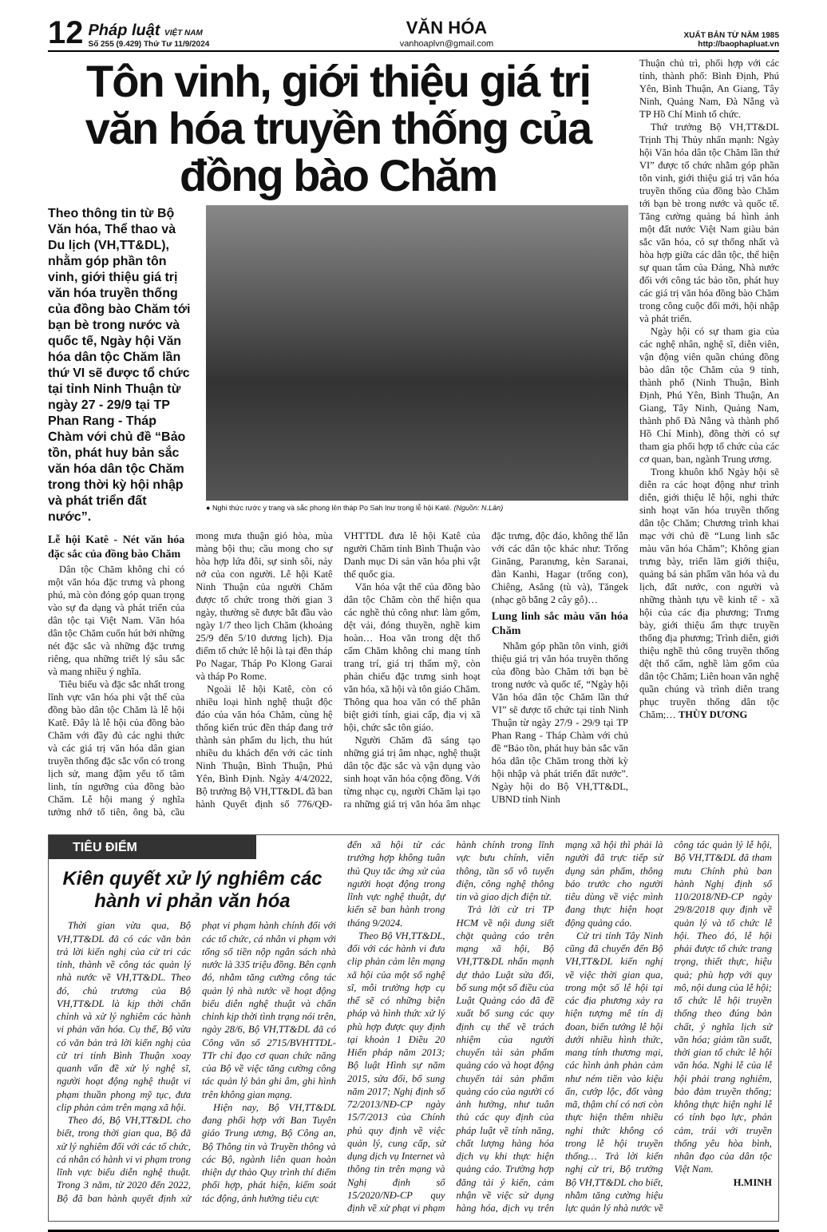12
Pháp luật VIỆT NAM
Số 255 (9.429) Thứ Tư 11/9/2024
VĂN HÓA
vanhoaplvn@gmail.com
XUẤT BẢN TỪ NĂM 1985
http://baophapluat.vn
Tôn vinh, giới thiệu giá trị văn hóa truyền thống của đồng bào Chăm
Theo thông tin từ Bộ Văn hóa, Thể thao và Du lịch (VH,TT&DL), nhằm góp phần tôn vinh, giới thiệu giá trị văn hóa truyền thống của đồng bào Chăm tới bạn bè trong nước và quốc tế, Ngày hội Văn hóa dân tộc Chăm lần thứ VI sẽ được tổ chức tại tỉnh Ninh Thuận từ ngày 27 - 29/9 tại TP Phan Rang - Tháp Chàm với chủ đề “Bảo tồn, phát huy bản sắc văn hóa dân tộc Chăm trong thời kỳ hội nhập và phát triển đất nước”.
● Nghi thức rước y trang và sắc phong lên tháp Po Sah Inư trong lễ hội Katê. (Nguồn: N.Lân)
Lễ hội Katê - Nét văn hóa đặc sắc của đồng bào Chăm
Dân tộc Chăm không chỉ có một văn hóa đặc trưng và phong phú, mà còn đóng góp quan trọng vào sự đa dạng và phát triển của dân tộc tại Việt Nam. Văn hóa dân tộc Chăm cuốn hút bởi những nét đặc sắc và những đặc trưng riêng, qua những triết lý sâu sắc và mang nhiều ý nghĩa.
Tiêu biểu và đặc sắc nhất trong lĩnh vực văn hóa phi vật thể của đồng bào dân tộc Chăm là lễ hội Katê. Đây là lễ hội của đồng bào Chăm với đầy đủ các nghi thức và các giá trị văn hóa dân gian truyền thống đặc sắc vốn có trong lịch sử, mang đậm yếu tố tâm linh, tín ngưỡng của đồng bào Chăm. Lễ hội mang ý nghĩa tưởng nhớ tổ tiên, ông bà, cầu mong mưa thuận gió hòa, mùa màng bội thu; cầu mong cho sự hòa hợp lứa đôi, sự sinh sôi, nảy nở của con người. Lễ hội Katê Ninh Thuận của người Chăm được tổ chức trong thời gian 3 ngày, thường sẽ được bắt đầu vào ngày 1/7 theo lịch Chăm (khoảng 25/9 đến 5/10 dương lịch). Địa điểm tổ chức lễ hội là tại đền tháp Po Nagar, Tháp Po Klong Garai và tháp Po Rome.
Ngoài lễ hội Katê, còn có nhiều loại hình nghệ thuật độc đáo của văn hóa Chăm, cùng hệ thống kiến trúc đền tháp đang trở thành sản phẩm du lịch, thu hút nhiều du khách đến với các tỉnh Ninh Thuận, Bình Thuận, Phú Yên, Bình Định. Ngày 4/4/2022, Bộ trưởng Bộ VH,TT&DL đã ban hành Quyết định số 776/QĐ-VHTTDL đưa lễ hội Katê của người Chăm tỉnh Bình Thuận vào Danh mục Di sản văn hóa phi vật thể quốc gia.
Văn hóa vật thể của đồng bào dân tộc Chăm còn thể hiện qua các nghề thủ công như: làm gốm, dệt vải, đóng thuyền, nghề kim hoàn… Hoa văn trong dệt thổ cẩm Chăm không chỉ mang tính trang trí, giá trị thẩm mỹ, còn phản chiếu đặc trưng sinh hoạt văn hóa, xã hội và tôn giáo Chăm. Thông qua hoa văn có thể phân biệt giới tính, giai cấp, địa vị xã hội, chức sắc tôn giáo.
Người Chăm đã sáng tạo những giá trị âm nhạc, nghệ thuật dân tộc đặc sắc và vận dụng vào sinh hoạt văn hóa cộng đồng. Với từng nhạc cụ, người Chăm lại tạo ra những giá trị văn hóa âm nhạc đặc trưng, độc đáo, không thể lẫn với các dân tộc khác như: Trống Ginăng, Paranưng, kèn Saranai, đàn Kanhi, Hagar (trống con), Chiêng, Asăng (tù và), Tăngek (nhạc gõ bằng 2 cây gỗ)…
Lung linh sắc màu văn hóa Chăm
Nhằm góp phần tôn vinh, giới thiệu giá trị văn hóa truyền thống của đồng bào Chăm tới bạn bè trong nước và quốc tế, “Ngày hội Văn hóa dân tộc Chăm lần thứ VI” sẽ được tổ chức tại tỉnh Ninh Thuận từ ngày 27/9 - 29/9 tại TP Phan Rang - Tháp Chàm với chủ đề “Bảo tồn, phát huy bản sắc văn hóa dân tộc Chăm trong thời kỳ hội nhập và phát triển đất nước”. Ngày hội do Bộ VH,TT&DL, UBND tỉnh Ninh
Thuận chủ trì, phối hợp với các tỉnh, thành phố: Bình Định, Phú Yên, Bình Thuận, An Giang, Tây Ninh, Quảng Nam, Đà Nẵng và TP Hồ Chí Minh tổ chức.
Thứ trưởng Bộ VH,TT&DL Trịnh Thị Thủy nhấn mạnh: Ngày hội Văn hóa dân tộc Chăm lần thứ VI” được tổ chức nhằm góp phần tôn vinh, giới thiệu giá trị văn hóa truyền thống của đồng bào Chăm tới bạn bè trong nước và quốc tế. Tăng cường quảng bá hình ảnh một đất nước Việt Nam giàu bản sắc văn hóa, có sự thống nhất và hòa hợp giữa các dân tộc, thể hiện sự quan tâm của Đảng, Nhà nước đối với công tác bảo tồn, phát huy các giá trị văn hóa đồng bào Chăm trong công cuộc đổi mới, hội nhập và phát triển.
Ngày hội có sự tham gia của các nghệ nhân, nghệ sĩ, diễn viên, vận động viên quần chúng đồng bào dân tộc Chăm của 9 tỉnh, thành phố (Ninh Thuận, Bình Định, Phú Yên, Bình Thuận, An Giang, Tây Ninh, Quảng Nam, thành phố Đà Nẵng và thành phố Hồ Chí Minh), đồng thời có sự tham gia phối hợp tổ chức của các cơ quan, ban, ngành Trung ương.
Trong khuôn khổ Ngày hội sẽ diễn ra các hoạt động như trình diễn, giới thiệu lễ hội, nghi thức sinh hoạt văn hóa truyền thống dân tộc Chăm; Chương trình khai mạc với chủ đề “Lung linh sắc màu văn hóa Chăm”; Không gian trưng bày, triển lãm giới thiệu, quảng bá sản phẩm văn hóa và du lịch, đất nước, con người và những thành tựu về kinh tế - xã hội của các địa phương; Trưng bày, giới thiệu ẩm thực truyền thống địa phương; Trình diễn, giới thiệu nghề thủ công truyền thống dệt thổ cẩm, nghề làm gốm của dân tộc Chăm; Liên hoan văn nghệ quần chúng và trình diễn trang phục truyền thống dân tộc Chăm;… THÙY DƯƠNG
TIÊU ĐIỂM
Kiên quyết xử lý nghiêm các hành vi phản văn hóa
Thời gian vừa qua, Bộ VH,TT&DL đã có các văn bản trả lời kiến nghị của cử tri các tỉnh, thành về công tác quản lý nhà nước về VH,TT&DL. Theo đó, chủ trương của Bộ VH,TT&DL là kịp thời chấn chỉnh và xử lý nghiêm các hành vi phản văn hóa. Cụ thể, Bộ vừa có văn bản trả lời kiến nghị của cử tri tỉnh Bình Thuận xoay quanh vấn đề xử lý nghệ sĩ, người hoạt động nghệ thuật vi phạm thuần phong mỹ tục, đưa clip phản cảm trên mạng xã hội.
Theo đó, Bộ VH,TT&DL cho biết, trong thời gian qua, Bộ đã xử lý nghiêm đối với các tổ chức, cá nhân có hành vi vi phạm trong lĩnh vực biểu diễn nghệ thuật. Trong 3 năm, từ 2020 đến 2022, Bộ đã ban hành quyết định xử phạt vi phạm hành chính đối với các tổ chức, cá nhân vi phạm với tổng số tiền nộp ngân sách nhà nước là 335 triệu đồng. Bên cạnh đó, nhằm tăng cường công tác quản lý nhà nước về hoạt động biểu diễn nghệ thuật và chấn chỉnh kịp thời tình trạng nói trên, ngày 28/6, Bộ VH,TT&DL đã có Công văn số 2715/BVHTTDL-TTr chỉ đạo cơ quan chức năng của Bộ về việc tăng cường công tác quản lý bản ghi âm, ghi hình trên không gian mạng.
Hiện nay, Bộ VH,TT&DL đang phối hợp với Ban Tuyên giáo Trung ương, Bộ Công an, Bộ Thông tin và Truyền thông và các Bộ, ngành liên quan hoàn thiện dự thảo Quy trình thí điểm phối hợp, phát hiện, kiểm soát tác động, ảnh hưởng tiêu cực
đến xã hội từ các trường hợp không tuân thủ Quy tắc ứng xử của người hoạt động trong lĩnh vực nghệ thuật, dự kiến sẽ ban hành trong tháng 9/2024.
Theo Bộ VH,TT&DL, đối với các hành vi đưa clip phản cảm lên mạng xã hội của một số nghệ sĩ, mỗi trường hợp cụ thể sẽ có những biện pháp và hình thức xử lý phù hợp được quy định tại khoản 1 Điều 20 Hiến pháp năm 2013; Bộ luật Hình sự năm 2015, sửa đổi, bổ sung năm 2017; Nghị định số 72/2013/NĐ-CP ngày 15/7/2013 của Chính phủ quy định về việc quản lý, cung cấp, sử dụng dịch vụ Internet và thông tin trên mạng và Nghị định số 15/2020/NĐ-CP quy định về xử phạt vi phạm hành chính trong lĩnh vực bưu chính, viễn thông, tần số vô tuyến điện, công nghệ thông tin và giao dịch điện tử.
Trả lời cử tri TP HCM về nội dung siết chặt quảng cáo trên mạng xã hội, Bộ VH,TT&DL nhấn mạnh dự thảo Luật sửa đổi, bổ sung một số điều của Luật Quảng cáo đã đề xuất bổ sung các quy định cụ thể về trách nhiệm của người chuyển tải sản phẩm quảng cáo và hoạt động chuyển tải sản phẩm quảng cáo của người có ảnh hưởng, như tuân thủ các quy định của pháp luật về tính năng, chất lượng hàng hóa dịch vụ khi thực hiện quảng cáo. Trường hợp đăng tải ý kiến, cảm nhận về việc sử dụng hàng hóa, dịch vụ trên mạng xã hội thì phải là người đã trực tiếp sử dụng sản phẩm, thông báo trước cho người tiêu dùng về việc mình đang thực hiện hoạt động quảng cáo.
Cử tri tỉnh Tây Ninh cũng đã chuyển đến Bộ VH,TT&DL kiến nghị về việc thời gian qua, trong một số lễ hội tại các địa phương xảy ra hiện tượng mê tín dị đoan, biến tướng lễ hội dưới nhiều hình thức, mang tính thương mại, các hình ảnh phản cảm như ném tiền vào kiệu ấn, cướp lộc, đốt vàng mã, thậm chí có nơi còn thực hiện thêm nhiều nghi thức không có trong lễ hội truyền thống… Trả lời kiến nghị cử tri, Bộ trưởng Bộ VH,TT&DL cho biết, nhằm tăng cường hiệu lực quản lý nhà nước về công tác quản lý lễ hội, Bộ VH,TT&DL đã tham mưu Chính phủ ban hành Nghị định số 110/2018/NĐ-CP ngày 29/8/2018 quy định về quản lý và tổ chức lễ hội. Theo đó, lễ hội phải được tổ chức trang trọng, thiết thực, hiệu quả; phù hợp với quy mô, nội dung của lễ hội; tổ chức lễ hội truyền thống theo đúng bản chất, ý nghĩa lịch sử văn hóa; giảm tần suất, thời gian tổ chức lễ hội văn hóa. Nghi lễ của lễ hội phải trang nghiêm, bảo đảm truyền thống; không thực hiện nghi lễ có tính bạo lực, phản cảm, trái với truyền thống yêu hòa bình, nhân đạo của dân tộc Việt Nam.
H.MINH